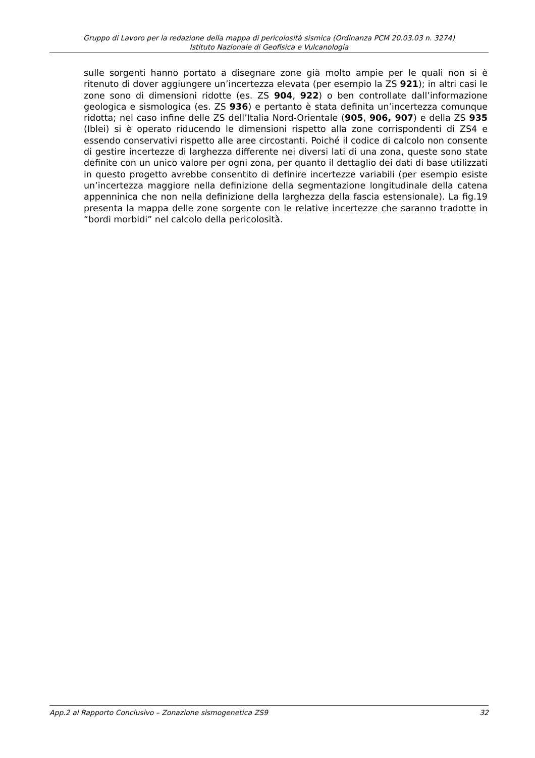Gruppo di Lavoro per la redazione della mappa di pericolosità sismica (Ordinanza PCM 20.03.03 n. 3274)
Istituto Nazionale di Geofisica e Vulcanologia
sulle sorgenti hanno portato a disegnare zone già molto ampie per le quali non si è ritenuto di dover aggiungere un’incertezza elevata (per esempio la ZS 921); in altri casi le zone sono di dimensioni ridotte (es. ZS 904, 922) o ben controllate dall’informazione geologica e sismologica (es. ZS 936) e pertanto è stata definita un’incertezza comunque ridotta; nel caso infine delle ZS dell’Italia Nord-Orientale (905, 906, 907) e della ZS 935 (Iblei) si è operato riducendo le dimensioni rispetto alla zone corrispondenti di ZS4 e essendo conservativi rispetto alle aree circostanti. Poiché il codice di calcolo non consente di gestire incertezze di larghezza differente nei diversi lati di una zona, queste sono state definite con un unico valore per ogni zona, per quanto il dettaglio dei dati di base utilizzati in questo progetto avrebbe consentito di definire incertezze variabili (per esempio esiste un’incertezza maggiore nella definizione della segmentazione longitudinale della catena appenninica che non nella definizione della larghezza della fascia estensionale). La fig.19 presenta la mappa delle zone sorgente con le relative incertezze che saranno tradotte in “bordi morbidi” nel calcolo della pericolosità.
App.2 al Rapporto Conclusivo – Zonazione sismogenetica ZS9 32